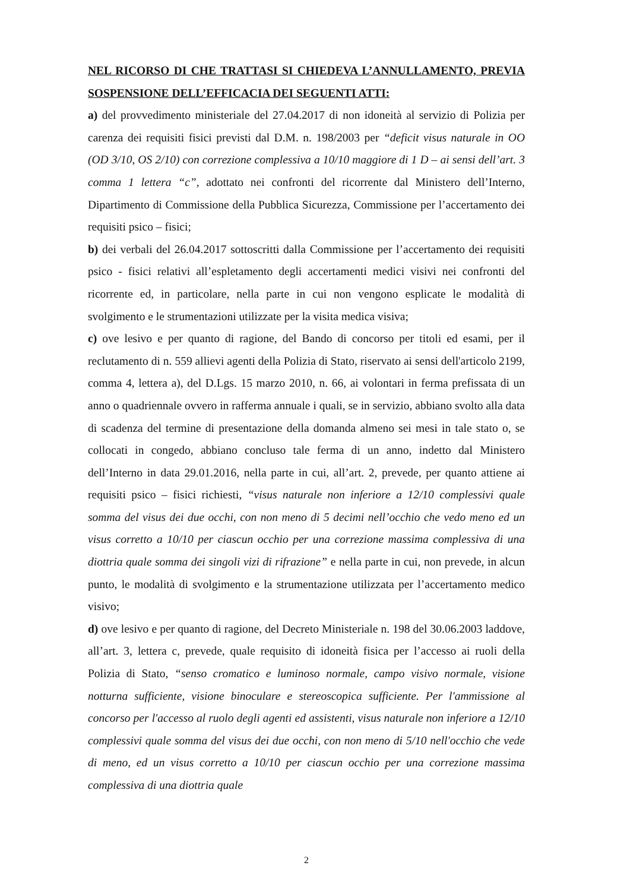NEL RICORSO DI CHE TRATTASI SI CHIEDEVA L’ANNULLAMENTO, PREVIA SOSPENSIONE DELL’EFFICACIA DEI SEGUENTI ATTI:
a) del provvedimento ministeriale del 27.04.2017 di non idoneità al servizio di Polizia per carenza dei requisiti fisici previsti dal D.M. n. 198/2003 per “deficit visus naturale in OO (OD 3/10, OS 2/10) con correzione complessiva a 10/10 maggiore di 1 D – ai sensi dell’art. 3 comma 1 lettera “c”, adottato nei confronti del ricorrente dal Ministero dell’Interno, Dipartimento di Commissione della Pubblica Sicurezza, Commissione per l’accertamento dei requisiti psico – fisici;
b) dei verbali del 26.04.2017 sottoscritti dalla Commissione per l’accertamento dei requisiti psico - fisici relativi all’espletamento degli accertamenti medici visivi nei confronti del ricorrente ed, in particolare, nella parte in cui non vengono esplicate le modalità di svolgimento e le strumentazioni utilizzate per la visita medica visiva;
c) ove lesivo e per quanto di ragione, del Bando di concorso per titoli ed esami, per il reclutamento di n. 559 allievi agenti della Polizia di Stato, riservato ai sensi dell'articolo 2199, comma 4, lettera a), del D.Lgs. 15 marzo 2010, n. 66, ai volontari in ferma prefissata di un anno o quadriennale ovvero in rafferma annuale i quali, se in servizio, abbiano svolto alla data di scadenza del termine di presentazione della domanda almeno sei mesi in tale stato o, se collocati in congedo, abbiano concluso tale ferma di un anno, indetto dal Ministero dell’Interno in data 29.01.2016, nella parte in cui, all’art. 2, prevede, per quanto attiene ai requisiti psico – fisici richiesti, “visus naturale non inferiore a 12/10 complessivi quale somma del visus dei due occhi, con non meno di 5 decimi nell’occhio che vedo meno ed un visus corretto a 10/10 per ciascun occhio per una correzione massima complessiva di una diottria quale somma dei singoli vizi di rifrazione” e nella parte in cui, non prevede, in alcun punto, le modalità di svolgimento e la strumentazione utilizzata per l’accertamento medico visivo;
d) ove lesivo e per quanto di ragione, del Decreto Ministeriale n. 198 del 30.06.2003 laddove, all’art. 3, lettera c, prevede, quale requisito di idoneità fisica per l’accesso ai ruoli della Polizia di Stato, “senso cromatico e luminoso normale, campo visivo normale, visione notturna sufficiente, visione binoculare e stereoscopica sufficiente. Per l'ammissione al concorso per l'accesso al ruolo degli agenti ed assistenti, visus naturale non inferiore a 12/10 complessivi quale somma del visus dei due occhi, con non meno di 5/10 nell'occhio che vede di meno, ed un visus corretto a 10/10 per ciascun occhio per una correzione massima complessiva di una diottria quale
2